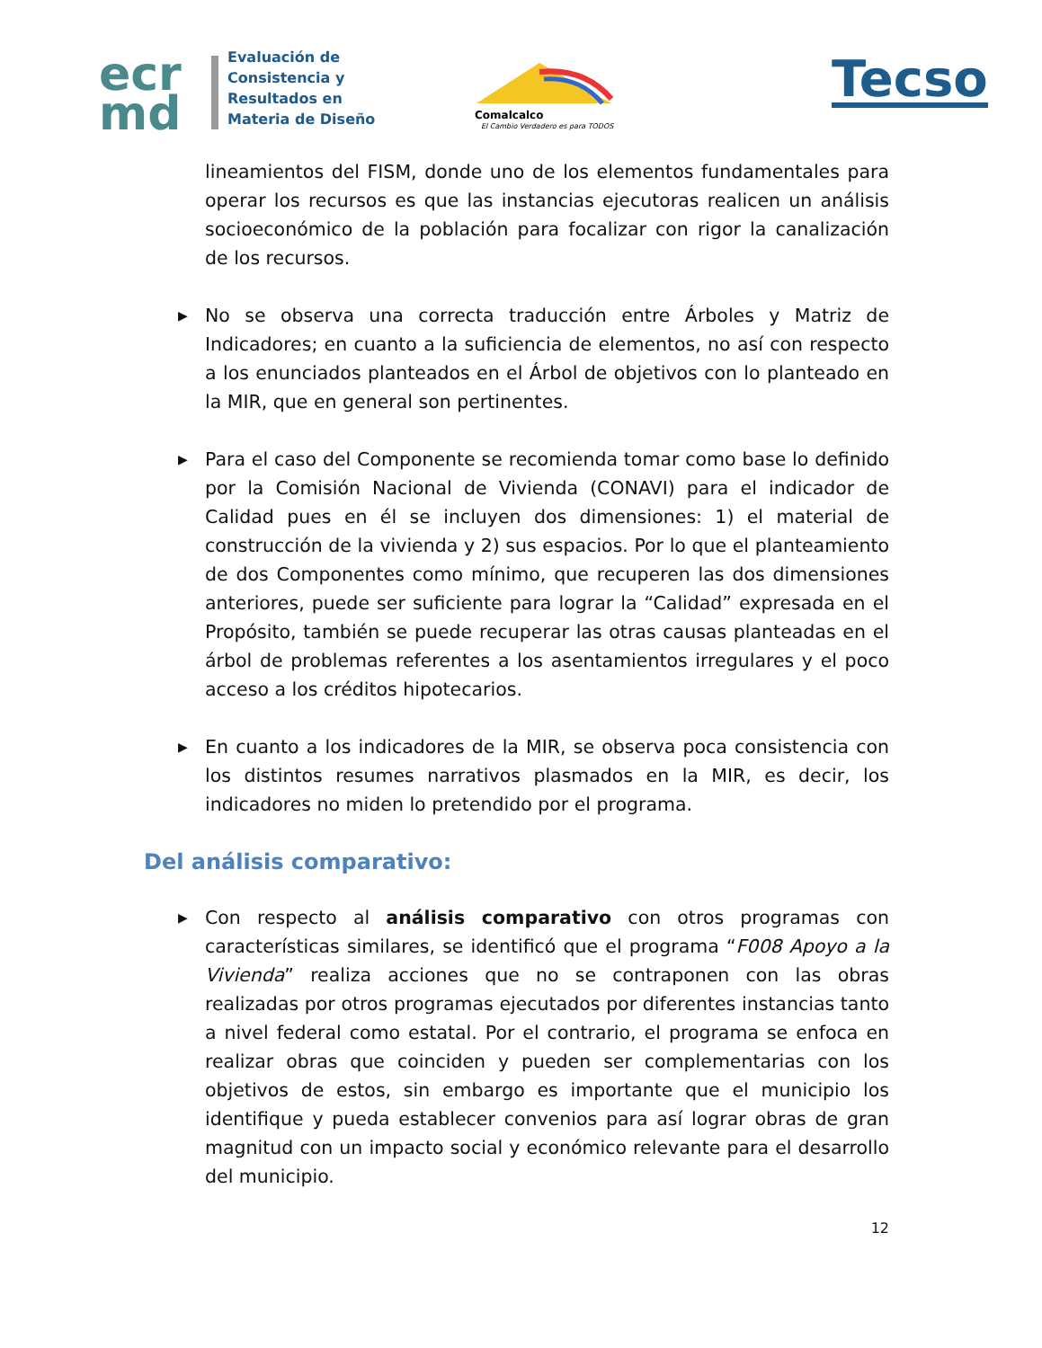ecr
md
Evaluación de
Consistencia y
Resultados en
Materia de Diseño
Comalcalco
El Cambio Verdadero es para TODOS
Tecso
lineamientos del FISM, donde uno de los elementos fundamentales para operar los recursos es que las instancias ejecutoras realicen un análisis socioeconómico de la población para focalizar con rigor la canalización de los recursos.
▶ No se observa una correcta traducción entre Árboles y Matriz de Indicadores; en cuanto a la suficiencia de elementos, no así con respecto a los enunciados planteados en el Árbol de objetivos con lo planteado en la MIR, que en general son pertinentes.
▶ Para el caso del Componente se recomienda tomar como base lo definido por la Comisión Nacional de Vivienda (CONAVI) para el indicador de Calidad pues en él se incluyen dos dimensiones: 1) el material de construcción de la vivienda y 2) sus espacios. Por lo que el planteamiento de dos Componentes como mínimo, que recuperen las dos dimensiones anteriores, puede ser suficiente para lograr la “Calidad” expresada en el Propósito, también se puede recuperar las otras causas planteadas en el árbol de problemas referentes a los asentamientos irregulares y el poco acceso a los créditos hipotecarios.
▶ En cuanto a los indicadores de la MIR, se observa poca consistencia con los distintos resumes narrativos plasmados en la MIR, es decir, los indicadores no miden lo pretendido por el programa.
Del análisis comparativo:
▶ Con respecto al análisis comparativo con otros programas con características similares, se identificó que el programa “F008 Apoyo a la Vivienda” realiza acciones que no se contraponen con las obras realizadas por otros programas ejecutados por diferentes instancias tanto a nivel federal como estatal. Por el contrario, el programa se enfoca en realizar obras que coinciden y pueden ser complementarias con los objetivos de estos, sin embargo es importante que el municipio los identifique y pueda establecer convenios para así lograr obras de gran magnitud con un impacto social y económico relevante para el desarrollo del municipio.
12